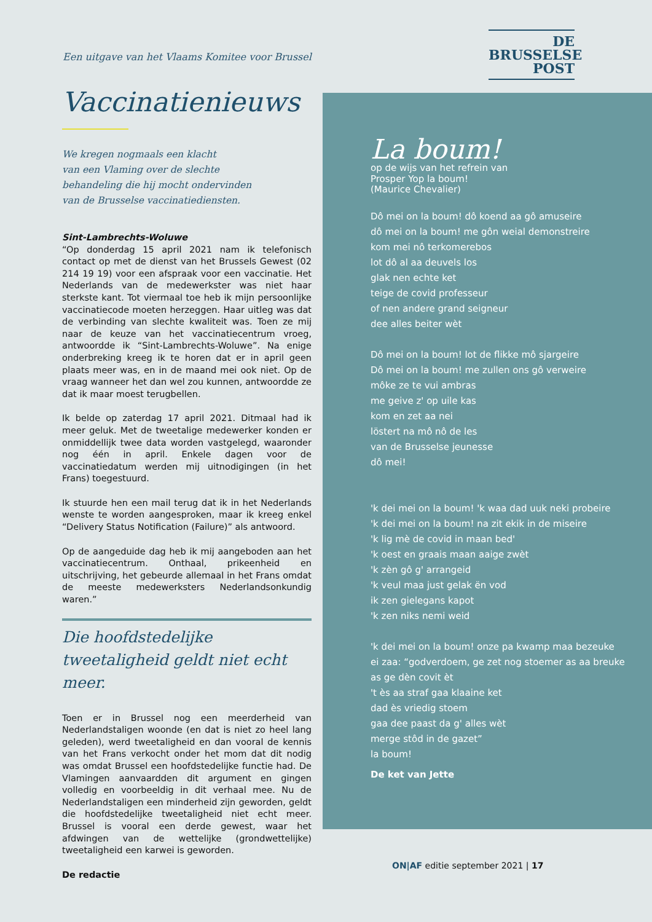Een uitgave van het Vlaams Komitee voor Brussel
DE
BRUSSELSE
POST
Vaccinatienieuws
We kregen nogmaals een klacht
van een Vlaming over de slechte
behandeling die hij mocht ondervinden
van de Brusselse vaccinatiediensten.
Sint-Lambrechts-Woluwe
“Op donderdag 15 april 2021 nam ik telefonisch contact op met de dienst van het Brussels Gewest (02 214 19 19) voor een afspraak voor een vaccinatie. Het Nederlands van de medewerkster was niet haar sterkste kant. Tot viermaal toe heb ik mijn persoonlijke vaccinatiecode moeten herzeggen. Haar uitleg was dat de verbinding van slechte kwaliteit was. Toen ze mij naar de keuze van het vaccinatiecentrum vroeg, antwoordde ik “Sint-Lambrechts-Woluwe”. Na enige onderbreking kreeg ik te horen dat er in april geen plaats meer was, en in de maand mei ook niet. Op de vraag wanneer het dan wel zou kunnen, antwoordde ze dat ik maar moest terugbellen.
Ik belde op zaterdag 17 april 2021. Ditmaal had ik meer geluk. Met de tweetalige medewerker konden er onmiddellijk twee data worden vastgelegd, waaronder nog één in april. Enkele dagen voor de vaccinatiedatum werden mij uitnodigingen (in het Frans) toegestuurd.
Ik stuurde hen een mail terug dat ik in het Nederlands wenste te worden aangesproken, maar ik kreeg enkel “Delivery Status Notification (Failure)” als antwoord.
Op de aangeduide dag heb ik mij aangeboden aan het vaccinatiecentrum. Onthaal, prikeenheid en uitschrijving, het gebeurde allemaal in het Frans omdat de meeste medewerksters Nederlandsonkundig waren.”
Die hoofdstedelijke tweetaligheid geldt niet echt meer.
Toen er in Brussel nog een meerderheid van Nederlandstaligen woonde (en dat is niet zo heel lang geleden), werd tweetaligheid en dan vooral de kennis van het Frans verkocht onder het mom dat dit nodig was omdat Brussel een hoofdstedelijke functie had. De Vlamingen aanvaardden dit argument en gingen volledig en voorbeeldig in dit verhaal mee. Nu de Nederlandstaligen een minderheid zijn geworden, geldt die hoofdstedelijke tweetaligheid niet echt meer. Brussel is vooral een derde gewest, waar het afdwingen van de wettelijke (grondwettelijke) tweetaligheid een karwei is geworden.
De redactie
La boum!
op de wijs van het refrein van
Prosper Yop la boum!
(Maurice Chevalier)
Dô mei on la boum! dô koend aa gô amuseire
dô mei on la boum! me gôn weial demonstreire
kom mei nô terkomerebos
lot dô al aa deuvels los
glak nen echte ket
teige de covid professeur
of nen andere grand seigneur
dee alles beiter wèt
Dô mei on la boum! lot de flikke mô sjargeire
Dô mei on la boum! me zullen ons gô verweire
môke ze te vui ambras
me geive z' op uile kas
kom en zet aa nei
löstert na mô nô de les
van de Brusselse jeunesse
dô mei!
'k dei mei on la boum! 'k waa dad uuk neki probeire
'k dei mei on la boum! na zit ekik in de miseire
'k lig mè de covid in maan bed'
'k oest en graais maan aaige zwèt
'k zèn gô g' arrangeid
'k veul maa just gelak ën vod
ik zen gielegans kapot
'k zen niks nemi weid
'k dei mei on la boum! onze pa kwamp maa bezeuke
ei zaa: “godverdoem, ge zet nog stoemer as aa breuke
as ge dèn covit èt
't ès aa straf gaa klaaine ket
dad ès vriedig stoem
gaa dee paast da g' alles wèt
merge stôd in de gazet”
la boum!
De ket van Jette
ON|AF editie september 2021 | 17